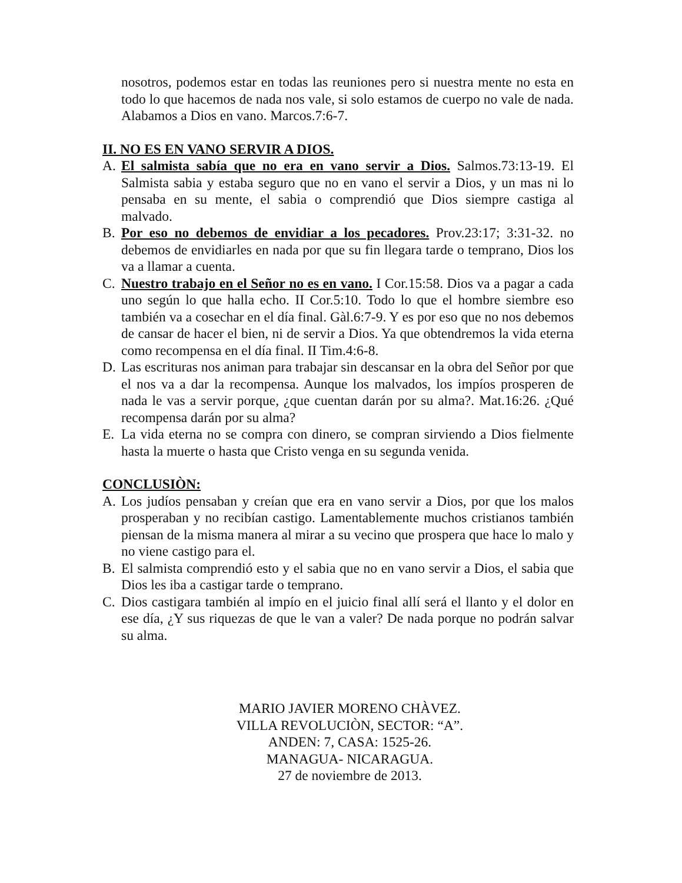nosotros, podemos estar en todas las reuniones pero si nuestra mente no esta en todo lo que hacemos de nada nos vale, si solo estamos de cuerpo no vale de nada. Alabamos a Dios en vano. Marcos.7:6-7.
II. NO ES EN VANO SERVIR A DIOS.
A. El salmista sabía que no era en vano servir a Dios. Salmos.73:13-19. El Salmista sabia y estaba seguro que no en vano el servir a Dios, y un mas ni lo pensaba en su mente, el sabia o comprendió que Dios siempre castiga al malvado.
B. Por eso no debemos de envidiar a los pecadores. Prov.23:17; 3:31-32. no debemos de envidiarles en nada por que su fin llegara tarde o temprano, Dios los va a llamar a cuenta.
C. Nuestro trabajo en el Señor no es en vano. I Cor.15:58. Dios va a pagar a cada uno según lo que halla echo. II Cor.5:10. Todo lo que el hombre siembre eso también va a cosechar en el día final. Gàl.6:7-9. Y es por eso que no nos debemos de cansar de hacer el bien, ni de servir a Dios. Ya que obtendremos la vida eterna como recompensa en el día final. II Tim.4:6-8.
D. Las escrituras nos animan para trabajar sin descansar en la obra del Señor por que el nos va a dar la recompensa. Aunque los malvados, los impíos prosperen de nada le vas a servir porque, ¿que cuentan darán por su alma?. Mat.16:26. ¿Qué recompensa darán por su alma?
E. La vida eterna no se compra con dinero, se compran sirviendo a Dios fielmente hasta la muerte o hasta que Cristo venga en su segunda venida.
CONCLUSIÒN:
A. Los judíos pensaban y creían que era en vano servir a Dios, por que los malos prosperaban y no recibían castigo. Lamentablemente muchos cristianos también piensan de la misma manera al mirar a su vecino que prospera que hace lo malo y no viene castigo para el.
B. El salmista comprendió esto y el sabia que no en vano servir a Dios, el sabia que Dios les iba a castigar tarde o temprano.
C. Dios castigara también al impío en el juicio final allí será el llanto y el dolor en ese día, ¿Y sus riquezas de que le van a valer? De nada porque no podrán salvar su alma.
MARIO JAVIER MORENO CHÀVEZ.
VILLA REVOLUCIÒN, SECTOR: “A”.
ANDEN: 7, CASA: 1525-26.
MANAGUA- NICARAGUA.
27 de noviembre de 2013.